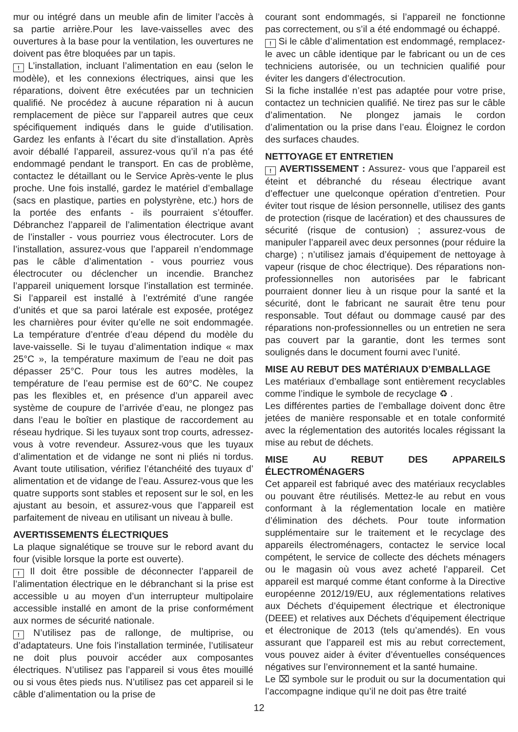mur ou intégré dans un meuble afin de limiter l’accès à sa partie arrière.Pour les lave-vaisselles avec des ouvertures à la base pour la ventilation, les ouvertures ne doivent pas être bloquées par un tapis.
! L’installation, incluant l’alimentation en eau (selon le modèle), et les connexions électriques, ainsi que les réparations, doivent être exécutées par un technicien qualifié. Ne procédez à aucune réparation ni à aucun remplacement de pièce sur l’appareil autres que ceux spécifiquement indiqués dans le guide d’utilisation. Gardez les enfants à l’écart du site d’installation. Après avoir déballé l’appareil, assurez-vous qu’il n’a pas été endommagé pendant le transport. En cas de problème, contactez le détaillant ou le Service Après-vente le plus proche. Une fois installé, gardez le matériel d’emballage (sacs en plastique, parties en polystyrène, etc.) hors de la portée des enfants - ils pourraient s’étouffer. Débranchez l’appareil de l’alimentation électrique avant de l’installer - vous pourriez vous électrocuter. Lors de l’installation, assurez-vous que l’appareil n’endommage pas le câble d’alimentation - vous pourriez vous électrocuter ou déclencher un incendie. Branchez l’appareil uniquement lorsque l’installation est terminée. Si l’appareil est installé à l’extrémité d’une rangée d’unités et que sa paroi latérale est exposée, protégez les charnières pour éviter qu’elle ne soit endommagée. La température d’entrée d’eau dépend du modèle du lave-vaisselle. Si le tuyau d’alimentation indique « max 25°C », la température maximum de l’eau ne doit pas dépasser 25°C. Pour tous les autres modèles, la température de l’eau permise est de 60°C. Ne coupez pas les flexibles et, en présence d’un appareil avec système de coupure de l’arrivée d’eau, ne plongez pas dans l’eau le boîtier en plastique de raccordement au réseau hydrique. Si les tuyaux sont trop courts, adressez-vous à votre revendeur. Assurez-vous que les tuyaux d’alimentation et de vidange ne sont ni pliés ni tordus. Avant toute utilisation, vérifiez l’étanchéité des tuyaux d’ alimentation et de vidange de l’eau. Assurez-vous que les quatre supports sont stables et reposent sur le sol, en les ajustant au besoin, et assurez-vous que l’appareil est parfaitement de niveau en utilisant un niveau à bulle.
AVERTISSEMENTS ÉLECTRIQUES
La plaque signalétique se trouve sur le rebord avant du four (visible lorsque la porte est ouverte).
! Il doit être possible de déconnecter l’appareil de l’alimentation électrique en le débranchant si la prise est accessible u au moyen d’un interrupteur multipolaire accessible installé en amont de la prise conformément aux normes de sécurité nationale.
! N’utilisez pas de rallonge, de multiprise, ou d’adaptateurs. Une fois l’installation terminée, l’utilisateur ne doit plus pouvoir accéder aux composantes électriques. N’utilisez pas l’appareil si vous êtes mouillé ou si vous êtes pieds nus. N’utilisez pas cet appareil si le câble d’alimentation ou la prise de
courant sont endommagés, si l’appareil ne fonctionne pas correctement, ou s’il a été endommagé ou échappé.
! Si le câble d’alimentation est endommagé, remplacez-le avec un câble identique par le fabricant ou un de ces techniciens autorisée, ou un technicien qualifié pour éviter les dangers d’électrocution.
Si la fiche installée n’est pas adaptée pour votre prise, contactez un technicien qualifié. Ne tirez pas sur le câble d’alimentation. Ne plongez jamais le cordon d’alimentation ou la prise dans l’eau. Éloignez le cordon des surfaces chaudes.
NETTOYAGE ET ENTRETIEN
! AVERTISSEMENT : Assurez- vous que l’appareil est éteint et débranché du réseau électrique avant d’effectuer une quelconque opération d’entretien. Pour éviter tout risque de lésion personnelle, utilisez des gants de protection (risque de lacération) et des chaussures de sécurité (risque de contusion) ; assurez-vous de manipuler l’appareil avec deux personnes (pour réduire la charge) ; n’utilisez jamais d’équipement de nettoyage à vapeur (risque de choc électrique). Des réparations non-professionnelles non autorisées par le fabricant pourraient donner lieu à un risque pour la santé et la sécurité, dont le fabricant ne saurait être tenu pour responsable. Tout défaut ou dommage causé par des réparations non-professionnelles ou un entretien ne sera pas couvert par la garantie, dont les termes sont soulignés dans le document fourni avec l’unité.
MISE AU REBUT DES MATÉRIAUX D’EMBALLAGE
Les matériaux d’emballage sont entièrement recyclables comme l’indique le symbole de recyclage ♻ .
Les différentes parties de l’emballage doivent donc être jetées de manière responsable et en totale conformité avec la réglementation des autorités locales régissant la mise au rebut de déchets.
MISE AU REBUT DES APPAREILS ÉLECTROMÉNAGERS
Cet appareil est fabriqué avec des matériaux recyclables ou pouvant être réutilisés. Mettez-le au rebut en vous conformant à la réglementation locale en matière d’élimination des déchets. Pour toute information supplémentaire sur le traitement et le recyclage des appareils électroménagers, contactez le service local compétent, le service de collecte des déchets ménagers ou le magasin où vous avez acheté l’appareil. Cet appareil est marqué comme étant conforme à la Directive européenne 2012/19/EU, aux réglementations relatives aux Déchets d’équipement électrique et électronique (DEEE) et relatives aux Déchets d’équipement électrique et électronique de 2013 (tels qu’amendés). En vous assurant que l’appareil est mis au rebut correctement, vous pouvez aider à éviter d’éventuelles conséquences négatives sur l’environnement et la santé humaine.
Le ⌧ symbole sur le produit ou sur la documentation qui l’accompagne indique qu’il ne doit pas être traité
12